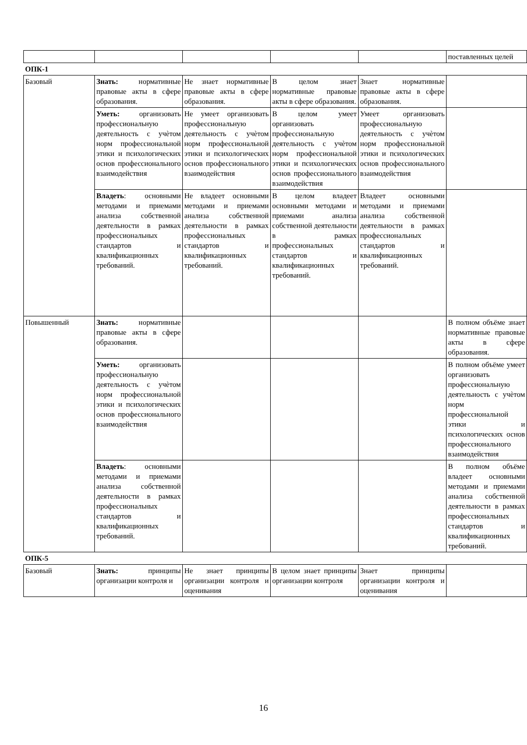| | | | | | поставленных целей |
| ОПК-1 | | | | | |
| Базовый | Знать: нормативные правовые акты в сфере образования. | Не знает нормативные правовые акты в сфере образования. | В целом знает нормативные правовые акты в сфере образования. | Знает нормативные правовые акты в сфере образования. | |
| | Уметь: организовать профессиональную деятельность с учѐтом норм профессиональной этики и психологических основ профессионального взаимодействия | Не умеет организовать профессиональную деятельность с учѐтом норм профессиональной этики и психологических основ профессионального взаимодействия | В целом умеет организовать профессиональную деятельность с учѐтом норм профессиональной этики и психологических основ профессионального взаимодействия | Умеет организовать профессиональную деятельность с учѐтом норм профессиональной этики и психологических основ профессионального взаимодействия | |
| | Владеть : основными методами и приемами анализа собственной деятельности в рамках профессиональных стандартов и квалификационных требований. | Не владеет основными методами и приемами анализа собственной деятельности в рамках профессиональных стандартов и квалификационных требований. | В целом владеет основными методами и приемами анализа собственной деятельности в рамках профессиональных стандартов и квалификационных требований. | Владеет основными методами и приемами анализа собственной деятельности в рамках профессиональных стандартов и квалификационных требований. | |
| Повышенный | Знать: нормативные правовые акты в сфере образования. | | | | В полном объёме знает нормативные правовые акты в сфере образования. |
| | Уметь: организовать профессиональную деятельность с учѐтом норм профессиональной этики и психологических основ профессионального взаимодействия | | | | В полном объёме умеет организовать профессиональную деятельность с учѐтом норм профессиональной этики и психологических основ профессионального взаимодействия |
| | Владеть : основными методами и приемами анализа собственной деятельности в рамках профессиональных стандартов и квалификационных требований. | | | | В полном объёме владеет основными методами и приемами анализа собственной деятельности в рамках профессиональных стандартов и квалификационных требований. |
| ОПК-5 | | | | | |
| Базовый | Знать: принципы организации контроля и | Не знает принципы организации контроля и оценивания | В целом знает принципы организации контроля | Знает принципы организации контроля и оценивания | |
16